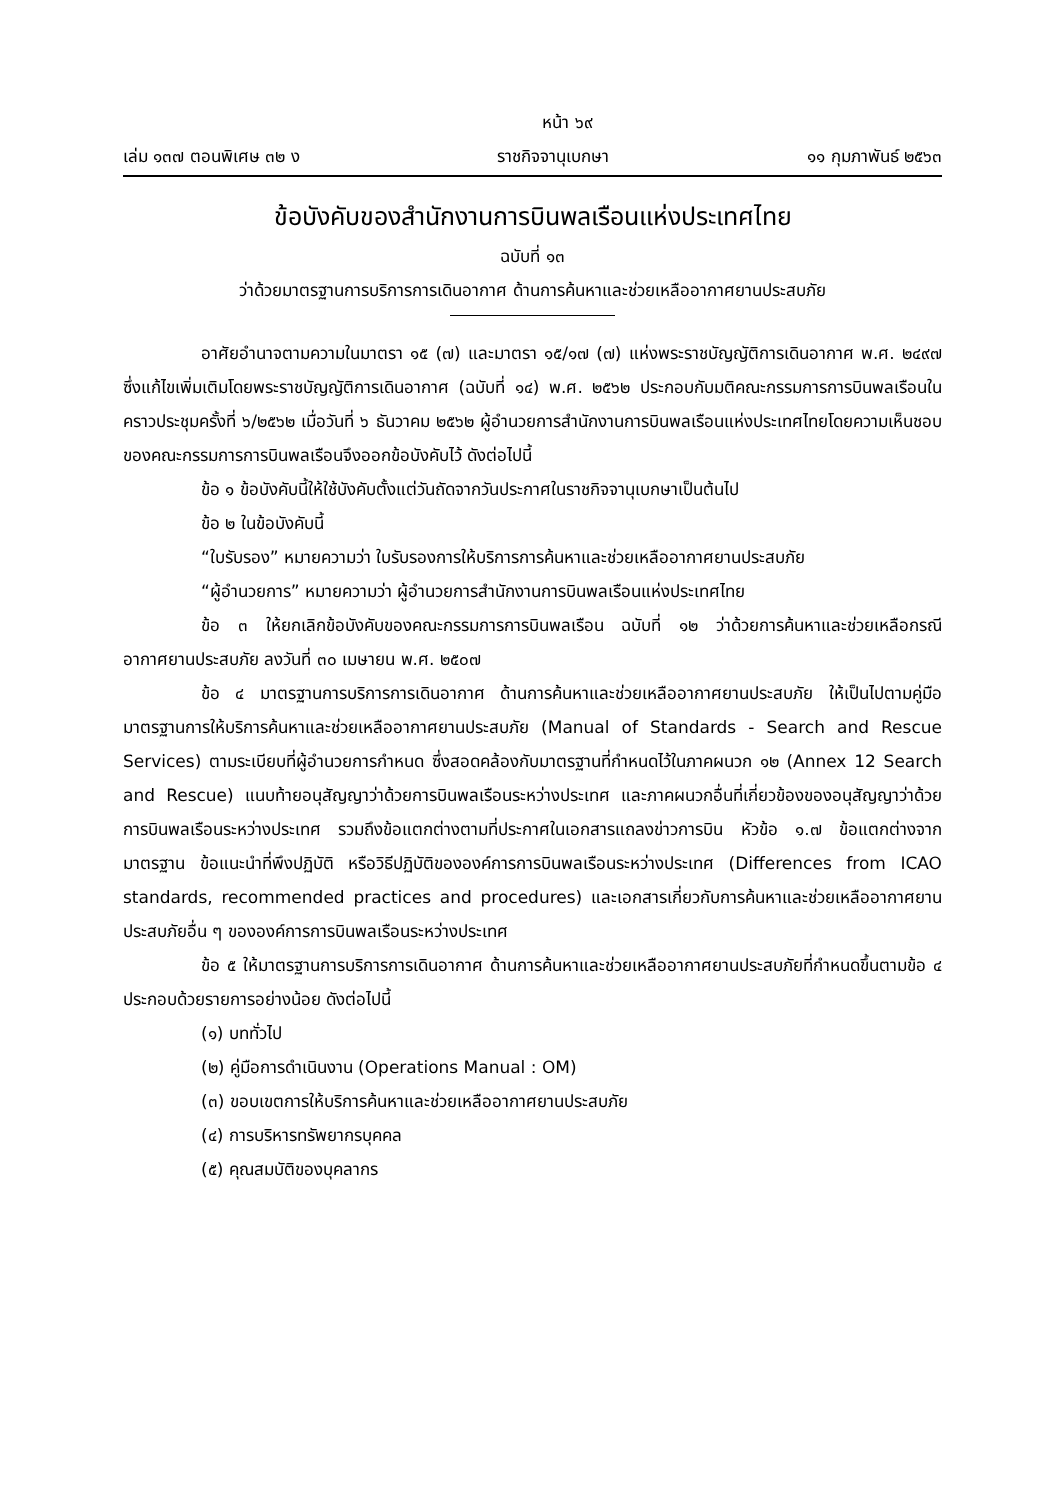หน้า ๖๙
เล่ม ๑๓๗ ตอนพิเศษ ๓๒ ง ราชกิจจานุเบกษา ๑๑ กุมภาพันธ์ ๒๕๖๓
ข้อบังคับของสำนักงานการบินพลเรือนแห่งประเทศไทย
ฉบับที่ ๑๓
ว่าด้วยมาตรฐานการบริการการเดินอากาศ ด้านการค้นหาและช่วยเหลืออากาศยานประสบภัย
อาศัยอำนาจตามความในมาตรา ๑๕ (๗) และมาตรา ๑๕/๑๗ (๗) แห่งพระราชบัญญัติการเดินอากาศ พ.ศ. ๒๔๙๗ ซึ่งแก้ไขเพิ่มเติมโดยพระราชบัญญัติการเดินอากาศ (ฉบับที่ ๑๔) พ.ศ. ๒๕๖๒ ประกอบกับมติคณะกรรมการการบินพลเรือนในคราวประชุมครั้งที่ ๖/๒๕๖๒ เมื่อวันที่ ๖ ธันวาคม ๒๕๖๒ ผู้อำนวยการสำนักงานการบินพลเรือนแห่งประเทศไทยโดยความเห็นชอบของคณะกรรมการการบินพลเรือนจึงออกข้อบังคับไว้ ดังต่อไปนี้
ข้อ ๑ ข้อบังคับนี้ให้ใช้บังคับตั้งแต่วันถัดจากวันประกาศในราชกิจจานุเบกษาเป็นต้นไป
ข้อ ๒ ในข้อบังคับนี้
“ใบรับรอง” หมายความว่า ใบรับรองการให้บริการการค้นหาและช่วยเหลืออากาศยานประสบภัย
“ผู้อำนวยการ” หมายความว่า ผู้อำนวยการสำนักงานการบินพลเรือนแห่งประเทศไทย
ข้อ ๓ ให้ยกเลิกข้อบังคับของคณะกรรมการการบินพลเรือน ฉบับที่ ๑๒ ว่าด้วยการค้นหาและช่วยเหลือกรณีอากาศยานประสบภัย ลงวันที่ ๓๐ เมษายน พ.ศ. ๒๕๐๗
ข้อ ๔ มาตรฐานการบริการการเดินอากาศ ด้านการค้นหาและช่วยเหลืออากาศยานประสบภัย ให้เป็นไปตามคู่มือมาตรฐานการให้บริการค้นหาและช่วยเหลืออากาศยานประสบภัย (Manual of Standards - Search and Rescue Services) ตามระเบียบที่ผู้อำนวยการกำหนด ซึ่งสอดคล้องกับมาตรฐานที่กำหนดไว้ในภาคผนวก ๑๒ (Annex 12 Search and Rescue) แนบท้ายอนุสัญญาว่าด้วยการบินพลเรือนระหว่างประเทศ และภาคผนวกอื่นที่เกี่ยวข้องของอนุสัญญาว่าด้วยการบินพลเรือนระหว่างประเทศ รวมถึงข้อแตกต่างตามที่ประกาศในเอกสารแถลงข่าวการบิน หัวข้อ ๑.๗ ข้อแตกต่างจากมาตรฐาน ข้อแนะนำที่พึงปฏิบัติ หรือวิธีปฏิบัติขององค์การการบินพลเรือนระหว่างประเทศ (Differences from ICAO standards, recommended practices and procedures) และเอกสารเกี่ยวกับการค้นหาและช่วยเหลืออากาศยานประสบภัยอื่น ๆ ขององค์การการบินพลเรือนระหว่างประเทศ
ข้อ ๕ ให้มาตรฐานการบริการการเดินอากาศ ด้านการค้นหาและช่วยเหลืออากาศยานประสบภัยที่กำหนดขึ้นตามข้อ ๔ ประกอบด้วยรายการอย่างน้อย ดังต่อไปนี้
(๑) บททั่วไป
(๒) คู่มือการดำเนินงาน (Operations Manual : OM)
(๓) ขอบเขตการให้บริการค้นหาและช่วยเหลืออากาศยานประสบภัย
(๔) การบริหารทรัพยากรบุคคล
(๕) คุณสมบัติของบุคลากร